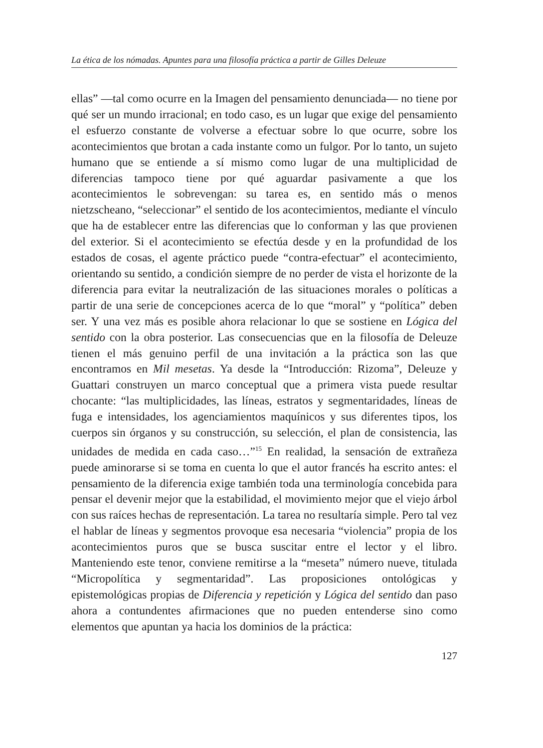La ética de los nómadas. Apuntes para una filosofía práctica a partir de Gilles Deleuze
ellas” —tal como ocurre en la Imagen del pensamiento denunciada— no tiene por qué ser un mundo irracional; en todo caso, es un lugar que exige del pensamiento el esfuerzo constante de volverse a efectuar sobre lo que ocurre, sobre los acontecimientos que brotan a cada instante como un fulgor. Por lo tanto, un sujeto humano que se entiende a sí mismo como lugar de una multiplicidad de diferencias tampoco tiene por qué aguardar pasivamente a que los acontecimientos le sobrevengan: su tarea es, en sentido más o menos nietzscheano, “seleccionar” el sentido de los acontecimientos, mediante el vínculo que ha de establecer entre las diferencias que lo conforman y las que provienen del exterior. Si el acontecimiento se efectúa desde y en la profundidad de los estados de cosas, el agente práctico puede “contra-efectuar” el acontecimiento, orientando su sentido, a condición siempre de no perder de vista el horizonte de la diferencia para evitar la neutralización de las situaciones morales o políticas a partir de una serie de concepciones acerca de lo que “moral” y “política” deben ser. Y una vez más es posible ahora relacionar lo que se sostiene en Lógica del sentido con la obra posterior. Las consecuencias que en la filosofía de Deleuze tienen el más genuino perfil de una invitación a la práctica son las que encontramos en Mil mesetas. Ya desde la “Introducción: Rizoma”, Deleuze y Guattari construyen un marco conceptual que a primera vista puede resultar chocante: “las multiplicidades, las líneas, estratos y segmentaridades, líneas de fuga e intensidades, los agenciamientos maquínicos y sus diferentes tipos, los cuerpos sin órganos y su construcción, su selección, el plan de consistencia, las unidades de medida en cada caso…”<sup>15</sup> En realidad, la sensación de extrañeza puede aminorarse si se toma en cuenta lo que el autor francés ha escrito antes: el pensamiento de la diferencia exige también toda una terminología concebida para pensar el devenir mejor que la estabilidad, el movimiento mejor que el viejo árbol con sus raíces hechas de representación. La tarea no resultaría simple. Pero tal vez el hablar de líneas y segmentos provoque esa necesaria “violencia” propia de los acontecimientos puros que se busca suscitar entre el lector y el libro. Manteniendo este tenor, conviene remitirse a la “meseta” número nueve, titulada “Micropolítica y segmentaridad”. Las proposiciones ontológicas y epistemológicas propias de Diferencia y repetición y Lógica del sentido dan paso ahora a contundentes afirmaciones que no pueden entenderse sino como elementos que apuntan ya hacia los dominios de la práctica:
127